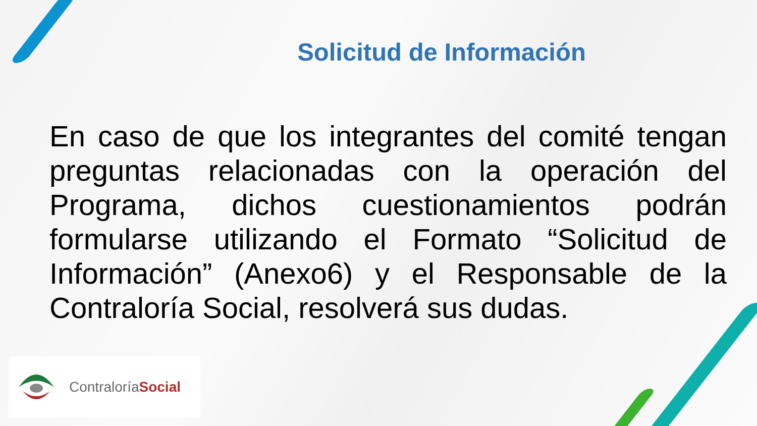Solicitud de Información
En caso de que los integrantes del comité tengan preguntas relacionadas con la operación del Programa, dichos cuestionamientos podrán formularse utilizando el Formato “Solicitud de Información” (Anexo6) y el Responsable de la Contraloría Social, resolverá sus dudas.
ContraloríaSocial